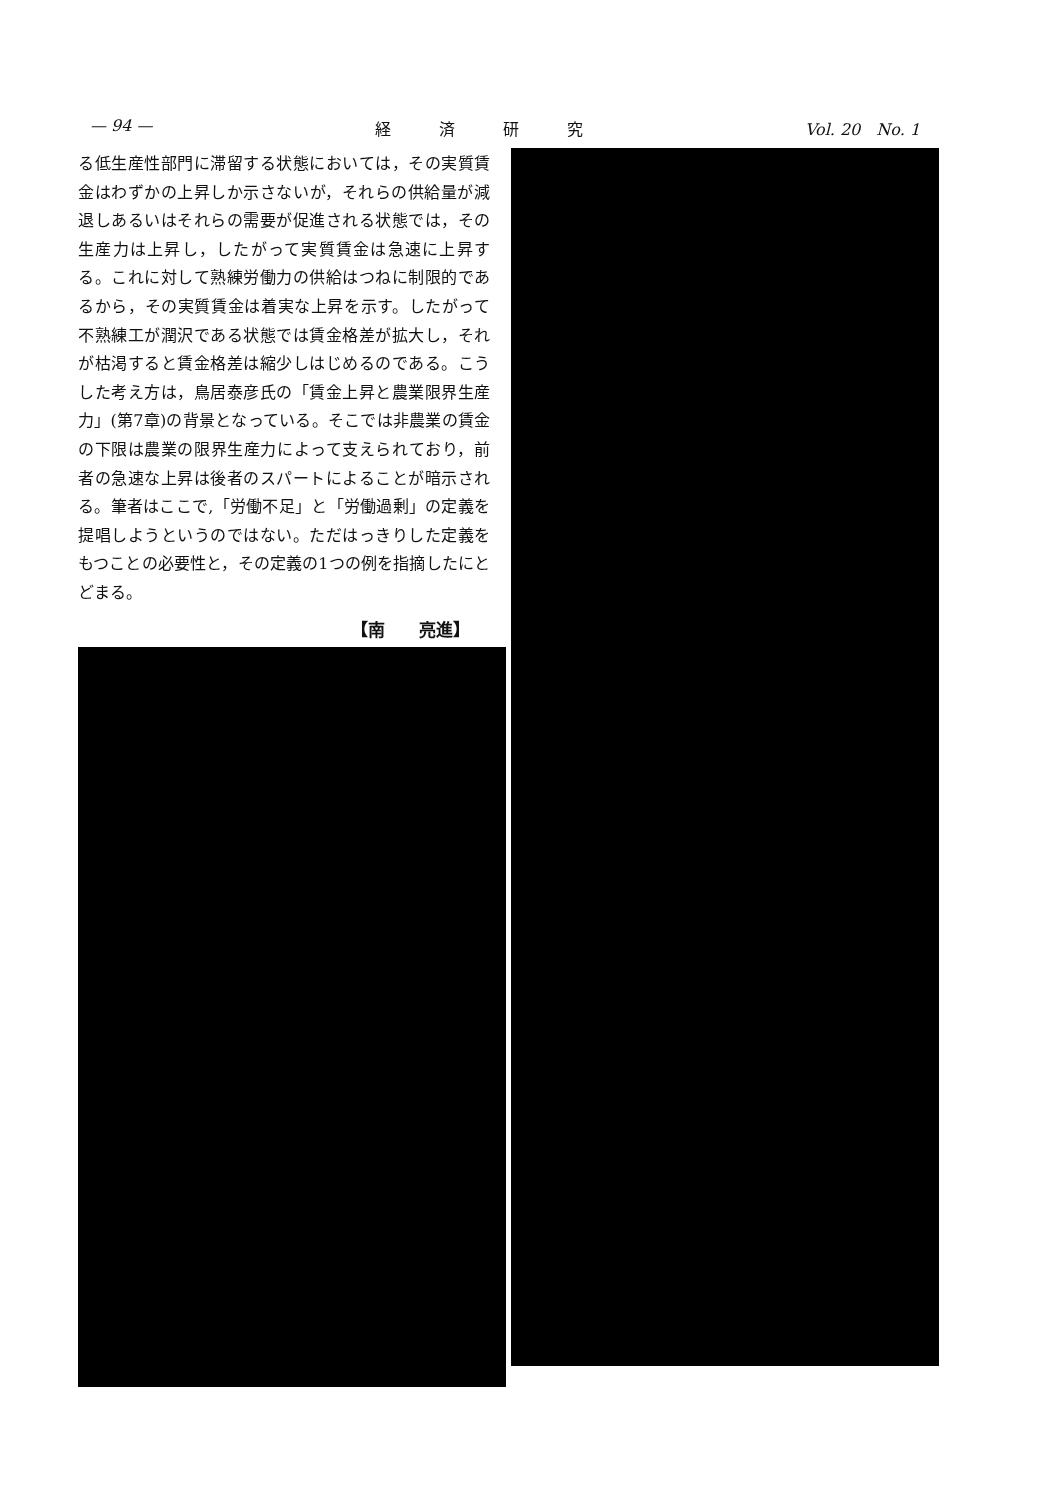— 94 — 経　　　済　　　研　　　究 Vol. 20　No. 1
る低生産性部門に滞留する状態においては，その実質賃金はわずかの上昇しか示さないが，それらの供給量が減退しあるいはそれらの需要が促進される状態では，その生産力は上昇し，したがって実質賃金は急速に上昇する。これに対して熟練労働力の供給はつねに制限的であるから，その実質賃金は着実な上昇を示す。したがって不熟練工が潤沢である状態では賃金格差が拡大し，それが枯渇すると賃金格差は縮少しはじめるのである。こうした考え方は，鳥居泰彦氏の「賃金上昇と農業限界生産力」(第7章)の背景となっている。そこでは非農業の賃金の下限は農業の限界生産力によって支えられており，前者の急速な上昇は後者のスパートによることが暗示される。筆者はここで,「労働不足」と「労働過剰」の定義を提唱しようというのではない。ただはっきりした定義をもつことの必要性と，その定義の1つの例を指摘したにとどまる。
【南　　亮進】